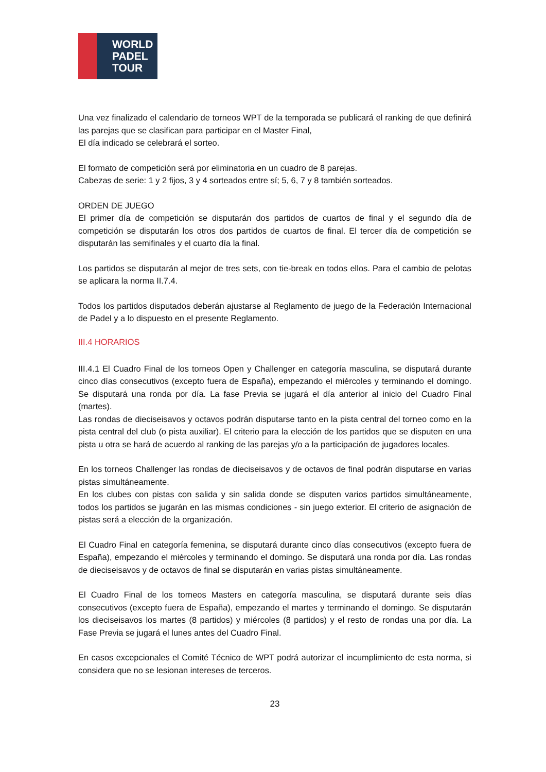WORLD
PADEL
TOUR
Una vez finalizado el calendario de torneos WPT de la temporada se publicará el ranking de que definirá las parejas que se clasifican para participar en el Master Final,
El día indicado se celebrará el sorteo.
El formato de competición será por eliminatoria en un cuadro de 8 parejas.
Cabezas de serie: 1 y 2 fijos, 3 y 4 sorteados entre sí; 5, 6, 7 y 8 también sorteados.
ORDEN DE JUEGO
El primer día de competición se disputarán dos partidos de cuartos de final y el segundo día de competición se disputarán los otros dos partidos de cuartos de final. El tercer día de competición se disputarán las semifinales y el cuarto día la final.
Los partidos se disputarán al mejor de tres sets, con tie-break en todos ellos. Para el cambio de pelotas se aplicara la norma II.7.4.
Todos los partidos disputados deberán ajustarse al Reglamento de juego de la Federación Internacional de Padel y a lo dispuesto en el presente Reglamento.
III.4 HORARIOS
III.4.1 El Cuadro Final de los torneos Open y Challenger en categoría masculina, se disputará durante cinco días consecutivos (excepto fuera de España), empezando el miércoles y terminando el domingo. Se disputará una ronda por día. La fase Previa se jugará el día anterior al inicio del Cuadro Final (martes).
Las rondas de dieciseisavos y octavos podrán disputarse tanto en la pista central del torneo como en la pista central del club (o pista auxiliar). El criterio para la elección de los partidos que se disputen en una pista u otra se hará de acuerdo al ranking de las parejas y/o a la participación de jugadores locales.
En los torneos Challenger las rondas de dieciseisavos y de octavos de final podrán disputarse en varias pistas simultáneamente.
En los clubes con pistas con salida y sin salida donde se disputen varios partidos simultáneamente, todos los partidos se jugarán en las mismas condiciones - sin juego exterior. El criterio de asignación de pistas será a elección de la organización.
El Cuadro Final en categoría femenina, se disputará durante cinco días consecutivos (excepto fuera de España), empezando el miércoles y terminando el domingo. Se disputará una ronda por día. Las rondas de dieciseisavos y de octavos de final se disputarán en varias pistas simultáneamente.
El Cuadro Final de los torneos Masters en categoría masculina, se disputará durante seis días consecutivos (excepto fuera de España), empezando el martes y terminando el domingo. Se disputarán los dieciseisavos los martes (8 partidos) y miércoles (8 partidos) y el resto de rondas una por día. La Fase Previa se jugará el lunes antes del Cuadro Final.
En casos excepcionales el Comité Técnico de WPT podrá autorizar el incumplimiento de esta norma, si considera que no se lesionan intereses de terceros.
23